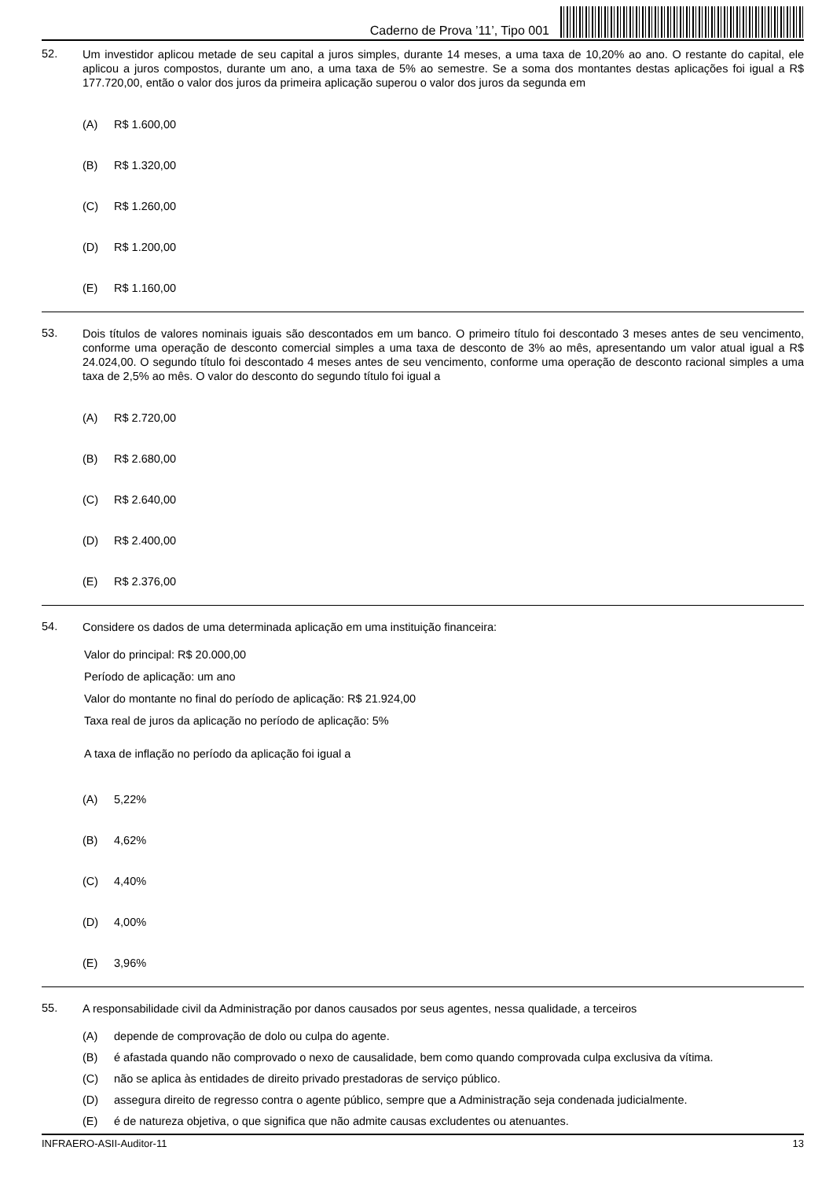Caderno de Prova ’11’, Tipo 001
52.
Um investidor aplicou metade de seu capital a juros simples, durante 14 meses, a uma taxa de 10,20% ao ano. O restante do capital, ele aplicou a juros compostos, durante um ano, a uma taxa de 5% ao semestre. Se a soma dos montantes destas aplicações foi igual a R$ 177.720,00, então o valor dos juros da primeira aplicação superou o valor dos juros da segunda em
(A) R$ 1.600,00
(B) R$ 1.320,00
(C) R$ 1.260,00
(D) R$ 1.200,00
(E) R$ 1.160,00
53.
Dois títulos de valores nominais iguais são descontados em um banco. O primeiro título foi descontado 3 meses antes de seu vencimento, conforme uma operação de desconto comercial simples a uma taxa de desconto de 3% ao mês, apresentando um valor atual igual a R$ 24.024,00. O segundo título foi descontado 4 meses antes de seu vencimento, conforme uma operação de desconto racional simples a uma taxa de 2,5% ao mês. O valor do desconto do segundo título foi igual a
(A) R$ 2.720,00
(B) R$ 2.680,00
(C) R$ 2.640,00
(D) R$ 2.400,00
(E) R$ 2.376,00
54.
Considere os dados de uma determinada aplicação em uma instituição financeira:
Valor do principal: R$ 20.000,00
Período de aplicação: um ano
Valor do montante no final do período de aplicação: R$ 21.924,00
Taxa real de juros da aplicação no período de aplicação: 5%
A taxa de inflação no período da aplicação foi igual a
(A) 5,22%
(B) 4,62%
(C) 4,40%
(D) 4,00%
(E) 3,96%
55.
A responsabilidade civil da Administração por danos causados por seus agentes, nessa qualidade, a terceiros
(A) depende de comprovação de dolo ou culpa do agente.
(B) é afastada quando não comprovado o nexo de causalidade, bem como quando comprovada culpa exclusiva da vítima.
(C) não se aplica às entidades de direito privado prestadoras de serviço público.
(D) assegura direito de regresso contra o agente público, sempre que a Administração seja condenada judicialmente.
(E) é de natureza objetiva, o que significa que não admite causas excludentes ou atenuantes.
INFRAERO-ASII-Auditor-11 13